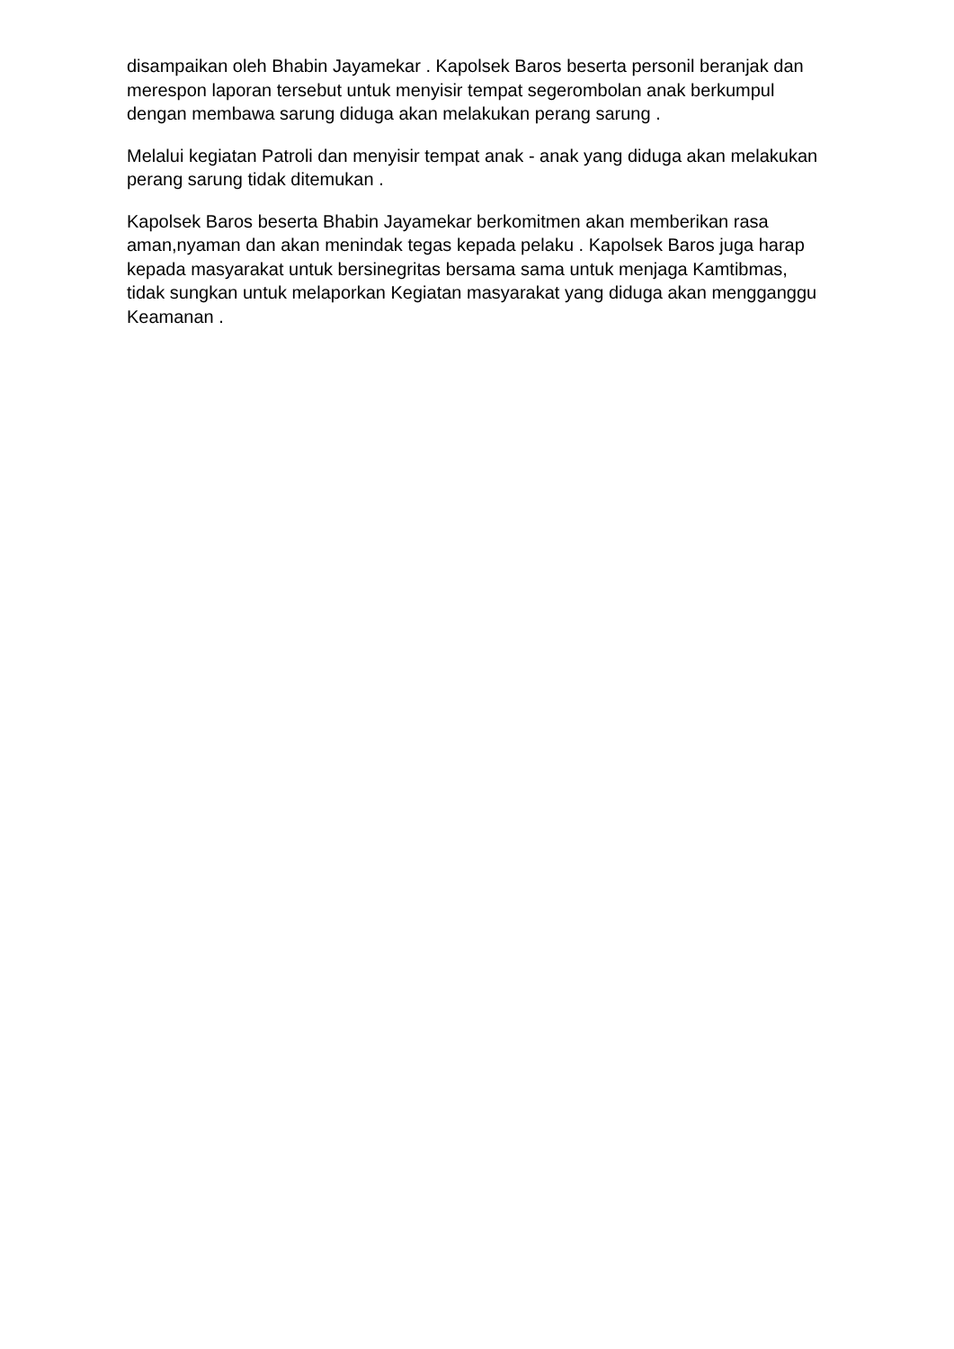disampaikan oleh Bhabin Jayamekar . Kapolsek Baros beserta personil beranjak dan merespon laporan tersebut untuk menyisir tempat segerombolan anak berkumpul dengan membawa sarung diduga akan melakukan perang sarung .
Melalui kegiatan Patroli dan menyisir tempat anak - anak yang diduga akan melakukan perang sarung tidak ditemukan .
Kapolsek Baros beserta Bhabin Jayamekar berkomitmen akan memberikan rasa aman,nyaman dan akan menindak tegas kepada pelaku . Kapolsek Baros juga harap kepada masyarakat untuk bersinegritas bersama sama untuk menjaga Kamtibmas, tidak sungkan untuk melaporkan Kegiatan masyarakat yang diduga akan mengganggu Keamanan .